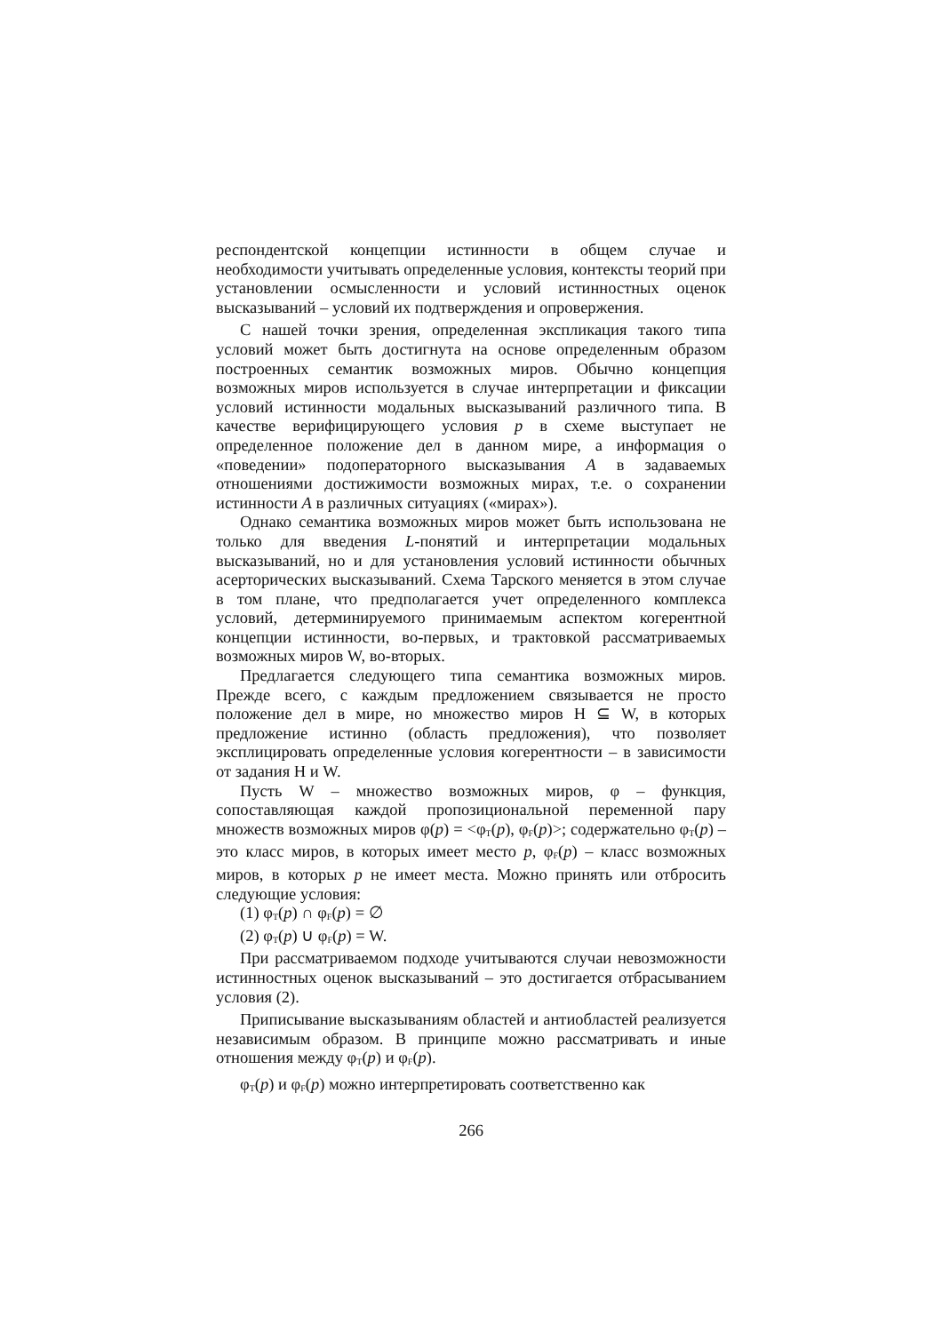респондентской концепции истинности в общем случае и необходимости учитывать определенные условия, контексты теорий при установлении осмысленности и условий истинностных оценок высказываний – условий их подтверждения и опровержения.
С нашей точки зрения, определенная экспликация такого типа условий может быть достигнута на основе определенным образом построенных семантик возможных миров. Обычно концепция возможных миров используется в случае интерпретации и фиксации условий истинности модальных высказываний различного типа. В качестве верифицирующего условия p в схеме выступает не определенное положение дел в данном мире, а информация о «поведении» подоператорного высказывания A в задаваемых отношениями достижимости возможных мирах, т.е. о сохранении истинности A в различных ситуациях («мирах»).
Однако семантика возможных миров может быть использована не только для введения L-понятий и интерпретации модальных высказываний, но и для установления условий истинности обычных асерторических высказываний. Схема Тарского меняется в этом случае в том плане, что предполагается учет определенного комплекса условий, детерминируемого принимаемым аспектом когерентной концепции истинности, во-первых, и трактовкой рассматриваемых возможных миров W, во-вторых.
Предлагается следующего типа семантика возможных миров. Прежде всего, с каждым предложением связывается не просто положение дел в мире, но множество миров H ⊆ W, в которых предложение истинно (область предложения), что позволяет эксплицировать определенные условия когерентности – в зависимости от задания H и W.
Пусть W – множество возможных миров, φ – функция, сопоставляющая каждой пропозициональной переменной пару множеств возможных миров φ(p) = <φ<sub>T</sub>(p), φ<sub>F</sub>(p)>; содержательно φ<sub>T</sub>(p) – это класс миров, в которых имеет место p, φ<sub>F</sub>(p) – класс возможных миров, в которых p не имеет места. Можно принять или отбросить следующие условия:
(1) φ<sub>T</sub>(p) ∩ φ<sub>F</sub>(p) = ∅
(2) φ<sub>T</sub>(p) ∪ φ<sub>F</sub>(p) = W.
При рассматриваемом подходе учитываются случаи невозможности истинностных оценок высказываний – это достигается отбрасыванием условия (2).
Приписывание высказываниям областей и антиобластей реализуется независимым образом. В принципе можно рассматривать и иные отношения между φ<sub>T</sub>(p) и φ<sub>F</sub>(p).
φ<sub>T</sub>(p) и φ<sub>F</sub>(p) можно интерпретировать соответственно как
266